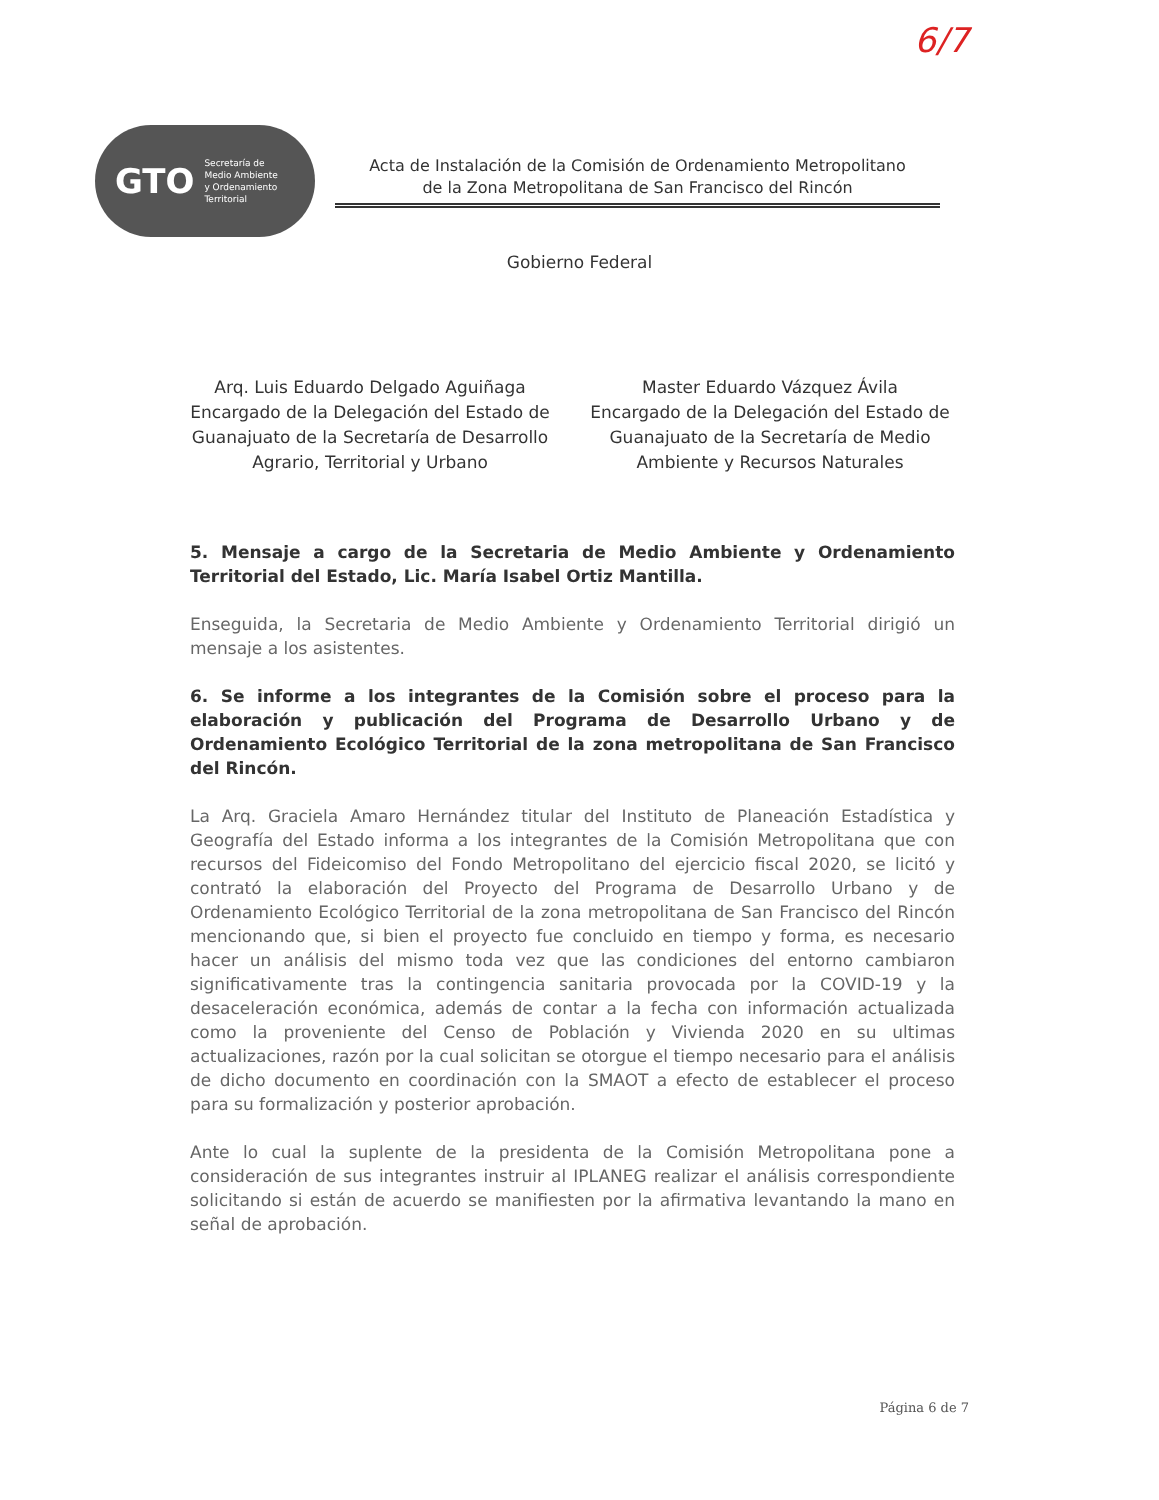6/7
GTO Secretaría de
Medio Ambiente
y Ordenamiento
Territorial
Acta de Instalación de la Comisión de Ordenamiento Metropolitano
de la Zona Metropolitana de San Francisco del Rincón
Gobierno Federal
Arq. Luis Eduardo Delgado Aguiñaga
Encargado de la Delegación del Estado de Guanajuato de la Secretaría de Desarrollo Agrario, Territorial y Urbano
Master Eduardo Vázquez Ávila
Encargado de la Delegación del Estado de Guanajuato de la Secretaría de Medio Ambiente y Recursos Naturales
5. Mensaje a cargo de la Secretaria de Medio Ambiente y Ordenamiento Territorial del Estado, Lic. María Isabel Ortiz Mantilla.
Enseguida, la Secretaria de Medio Ambiente y Ordenamiento Territorial dirigió un mensaje a los asistentes.
6. Se informe a los integrantes de la Comisión sobre el proceso para la elaboración y publicación del Programa de Desarrollo Urbano y de Ordenamiento Ecológico Territorial de la zona metropolitana de San Francisco del Rincón.
La Arq. Graciela Amaro Hernández titular del Instituto de Planeación Estadística y Geografía del Estado informa a los integrantes de la Comisión Metropolitana que con recursos del Fideicomiso del Fondo Metropolitano del ejercicio fiscal 2020, se licitó y contrató la elaboración del Proyecto del Programa de Desarrollo Urbano y de Ordenamiento Ecológico Territorial de la zona metropolitana de San Francisco del Rincón mencionando que, si bien el proyecto fue concluido en tiempo y forma, es necesario hacer un análisis del mismo toda vez que las condiciones del entorno cambiaron significativamente tras la contingencia sanitaria provocada por la COVID-19 y la desaceleración económica, además de contar a la fecha con información actualizada como la proveniente del Censo de Población y Vivienda 2020 en su ultimas actualizaciones, razón por la cual solicitan se otorgue el tiempo necesario para el análisis de dicho documento en coordinación con la SMAOT a efecto de establecer el proceso para su formalización y posterior aprobación.
Ante lo cual la suplente de la presidenta de la Comisión Metropolitana pone a consideración de sus integrantes instruir al IPLANEG realizar el análisis correspondiente solicitando si están de acuerdo se manifiesten por la afirmativa levantando la mano en señal de aprobación.
Página 6 de 7